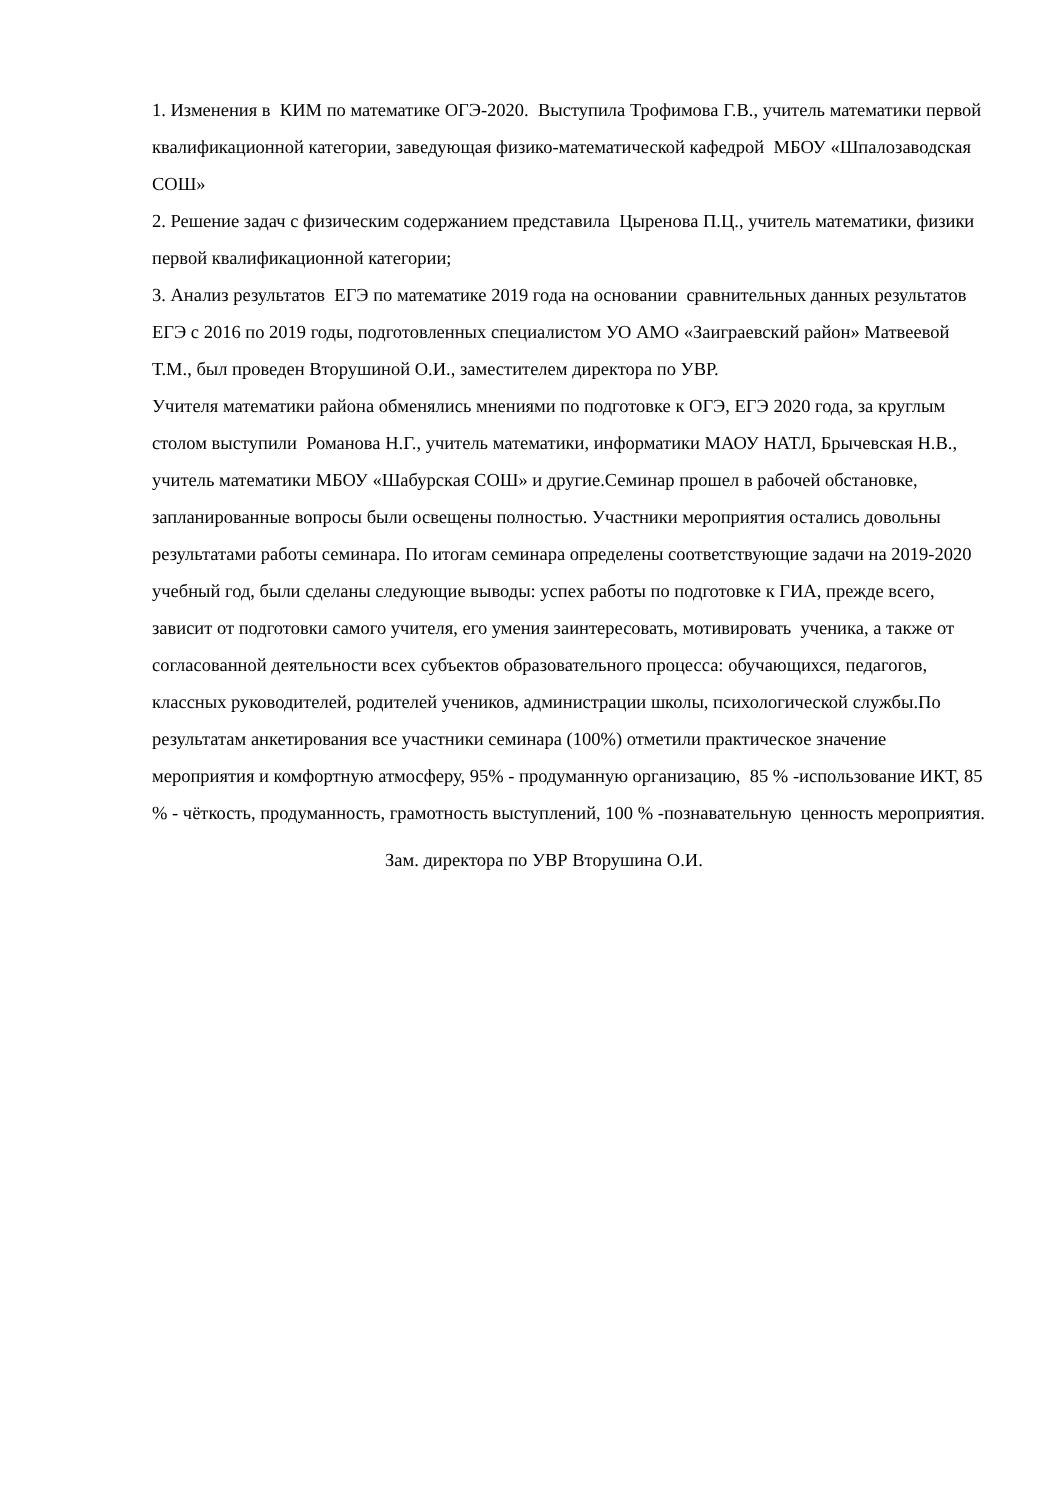1. Изменения в КИМ по математике ОГЭ-2020. Выступила Трофимова Г.В., учитель математики первой квалификационной категории, заведующая физико-математической кафедрой МБОУ «Шпалозаводская СОШ»
2. Решение задач с физическим содержанием представила Цыренова П.Ц., учитель математики, физики первой квалификационной категории;
3. Анализ результатов ЕГЭ по математике 2019 года на основании сравнительных данных результатов ЕГЭ с 2016 по 2019 годы, подготовленных специалистом УО АМО «Заиграевский район» Матвеевой Т.М., был проведен Вторушиной О.И., заместителем директора по УВР.
Учителя математики района обменялись мнениями по подготовке к ОГЭ, ЕГЭ 2020 года, за круглым столом выступили Романова Н.Г., учитель математики, информатики МАОУ НАТЛ, Брычевская Н.В., учитель математики МБОУ «Шабурская СОШ» и другие.Семинар прошел в рабочей обстановке, запланированные вопросы были освещены полностью. Участники мероприятия остались довольны результатами работы семинара. По итогам семинара определены соответствующие задачи на 2019-2020 учебный год, были сделаны следующие выводы: успех работы по подготовке к ГИА, прежде всего, зависит от подготовки самого учителя, его умения заинтересовать, мотивировать ученика, а также от согласованной деятельности всех субъектов образовательного процесса: обучающихся, педагогов, классных руководителей, родителей учеников, администрации школы, психологической службы.По результатам анкетирования все участники семинара (100%) отметили практическое значение мероприятия и комфортную атмосферу, 95% - продуманную организацию, 85 % -использование ИКТ, 85 % - чёткость, продуманность, грамотность выступлений, 100 % -познавательную ценность мероприятия.
Зам. директора по УВР Вторушина О.И.